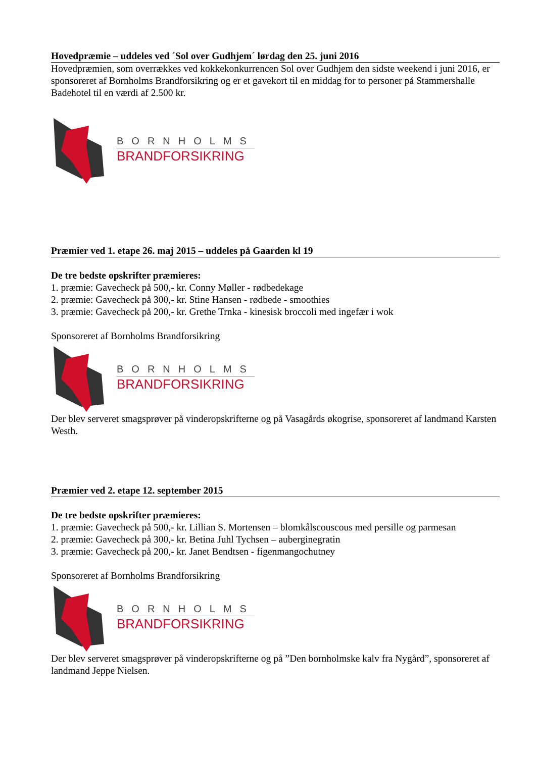Hovedpræmie – uddeles ved ´Sol over Gudhjem´ lørdag den 25. juni 2016
Hovedpræmien, som overrækkes ved kokkekonkurrencen Sol over Gudhjem den sidste weekend i juni 2016, er sponsoreret af Bornholms Brandforsikring og er et gavekort til en middag for to personer på Stammershalle Badehotel til en værdi af 2.500 kr.
BORNHOLMS
BRANDFORSIKRING
Præmier ved 1. etape 26. maj 2015 – uddeles på Gaarden kl 19
De tre bedste opskrifter præmieres:
1. præmie: Gavecheck på 500,- kr. Conny Møller - rødbedekage
2. præmie: Gavecheck på 300,- kr. Stine Hansen - rødbede - smoothies
3. præmie: Gavecheck på 200,- kr. Grethe Trnka - kinesisk broccoli med ingefær i wok
Sponsoreret af Bornholms Brandforsikring
BORNHOLMS
BRANDFORSIKRING
Der blev serveret smagsprøver på vinderopskrifterne og på Vasagårds økogrise, sponsoreret af landmand Karsten Westh.
Præmier ved 2. etape 12. september 2015
De tre bedste opskrifter præmieres:
1. præmie: Gavecheck på 500,- kr. Lillian S. Mortensen – blomkålscouscous med persille og parmesan
2. præmie: Gavecheck på 300,- kr. Betina Juhl Tychsen – auberginegratin
3. præmie: Gavecheck på 200,- kr. Janet Bendtsen - figenmangochutney
Sponsoreret af Bornholms Brandforsikring
BORNHOLMS
BRANDFORSIKRING
Der blev serveret smagsprøver på vinderopskrifterne og på ”Den bornholmske kalv fra Nygård”, sponsoreret af landmand Jeppe Nielsen.